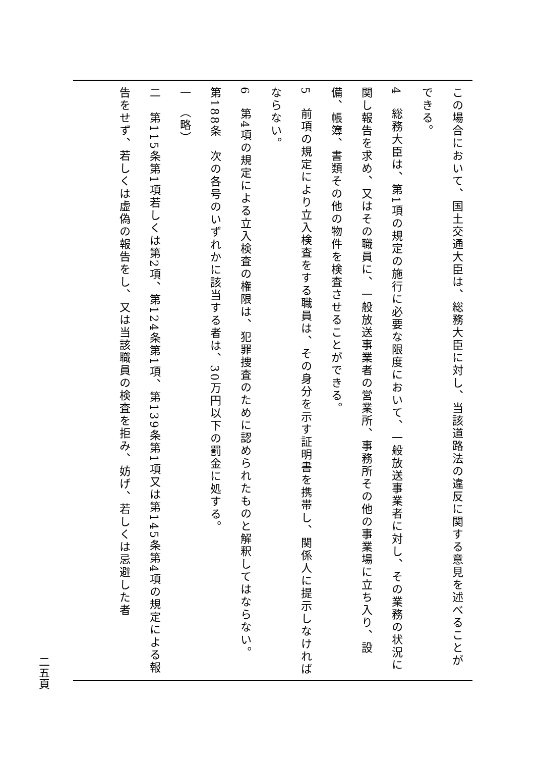この場合において、国土交通大臣は、総務大臣に対し、当該道路法の違反に関する意見を述べることができる。
4　総務大臣は、第1項の規定の施行に必要な限度において、一般放送事業者に対し、その業務の状況に関し報告を求め、又はその職員に、一般放送事業者の営業所、事務所その他の事業場に立ち入り、設備、帳簿、書類その他の物件を検査させることができる。
5　前項の規定により立入検査をする職員は、その身分を示す証明書を携帯し、関係人に提示しなければならない。
6　第4項の規定による立入検査の権限は、犯罪捜査のために認められたものと解釈してはならない。
第188条　次の各号のいずれかに該当する者は、30万円以下の罰金に処する。
一　（略）
二　第115条第1項若しくは第2項、第124条第1項、第139条第1項又は第145条第4項の規定による報告をせず、若しくは虚偽の報告をし、又は当該職員の検査を拒み、妨げ、若しくは忌避した者
二五頁